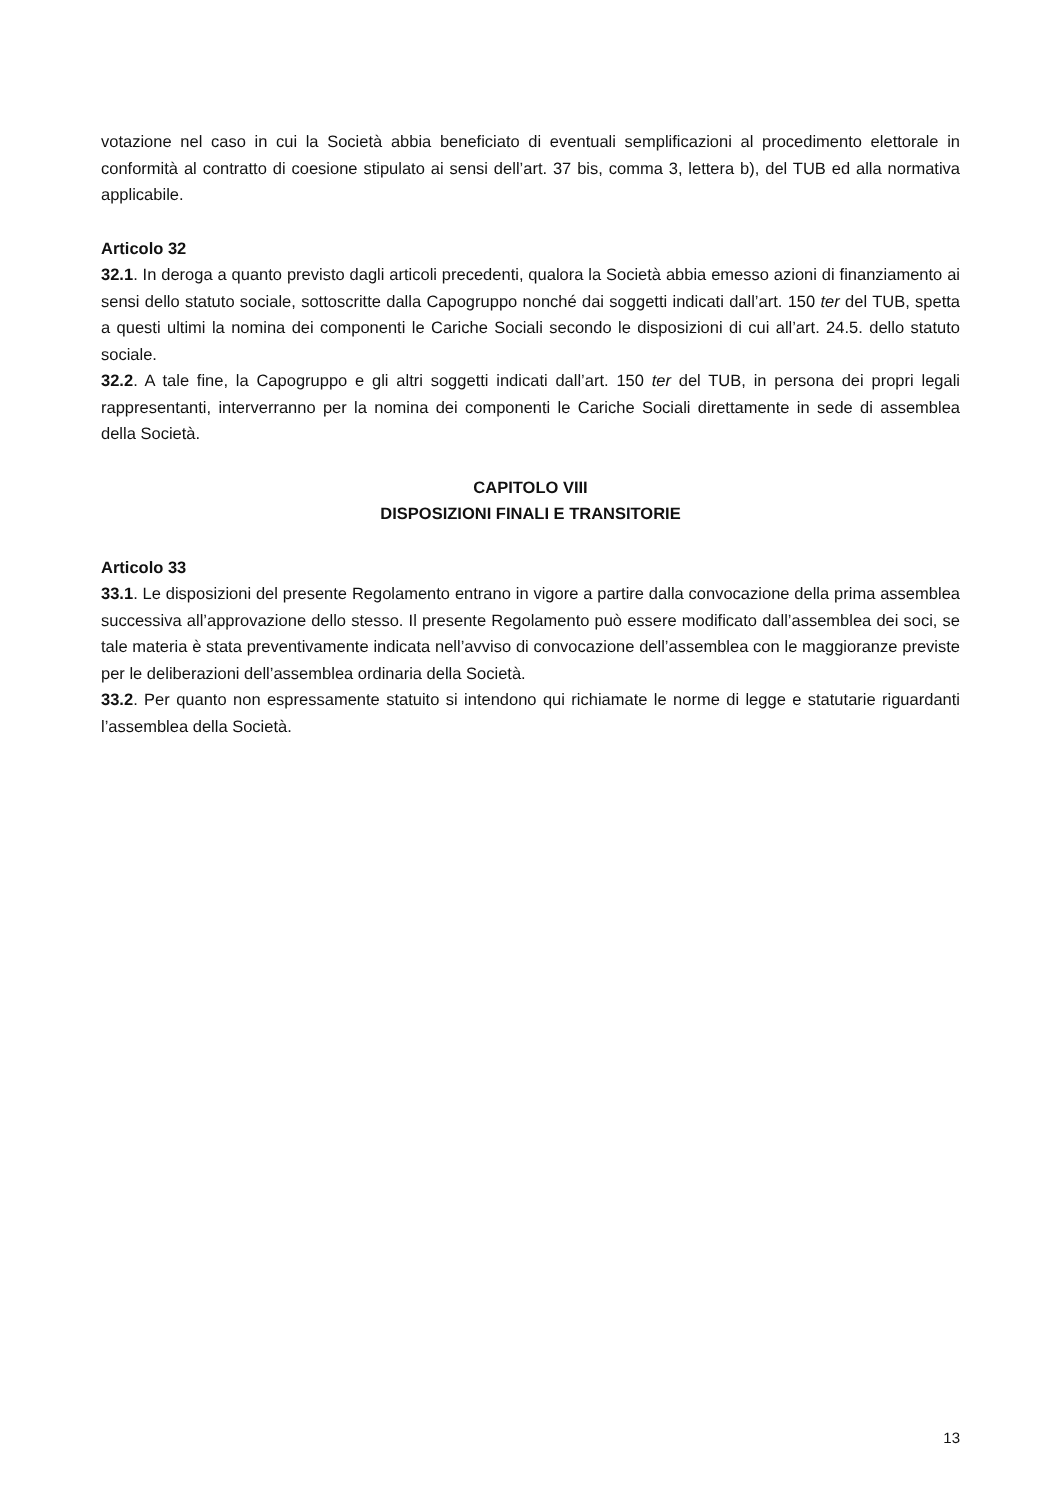votazione nel caso in cui la Società abbia beneficiato di eventuali semplificazioni al procedimento elettorale in conformità al contratto di coesione stipulato ai sensi dell’art. 37 bis, comma 3, lettera b), del TUB ed alla normativa applicabile.
Articolo 32
32.1. In deroga a quanto previsto dagli articoli precedenti, qualora la Società abbia emesso azioni di finanziamento ai sensi dello statuto sociale, sottoscritte dalla Capogruppo nonché dai soggetti indicati dall’art. 150 ter del TUB, spetta a questi ultimi la nomina dei componenti le Cariche Sociali secondo le disposizioni di cui all’art. 24.5. dello statuto sociale.
32.2. A tale fine, la Capogruppo e gli altri soggetti indicati dall’art. 150 ter del TUB, in persona dei propri legali rappresentanti, interverranno per la nomina dei componenti le Cariche Sociali direttamente in sede di assemblea della Società.
CAPITOLO VIII
DISPOSIZIONI FINALI E TRANSITORIE
Articolo 33
33.1. Le disposizioni del presente Regolamento entrano in vigore a partire dalla convocazione della prima assemblea successiva all’approvazione dello stesso. Il presente Regolamento può essere modificato dall’assemblea dei soci, se tale materia è stata preventivamente indicata nell’avviso di convocazione dell’assemblea con le maggioranze previste per le deliberazioni dell’assemblea ordinaria della Società.
33.2. Per quanto non espressamente statuito si intendono qui richiamate le norme di legge e statutarie riguardanti l’assemblea della Società.
13